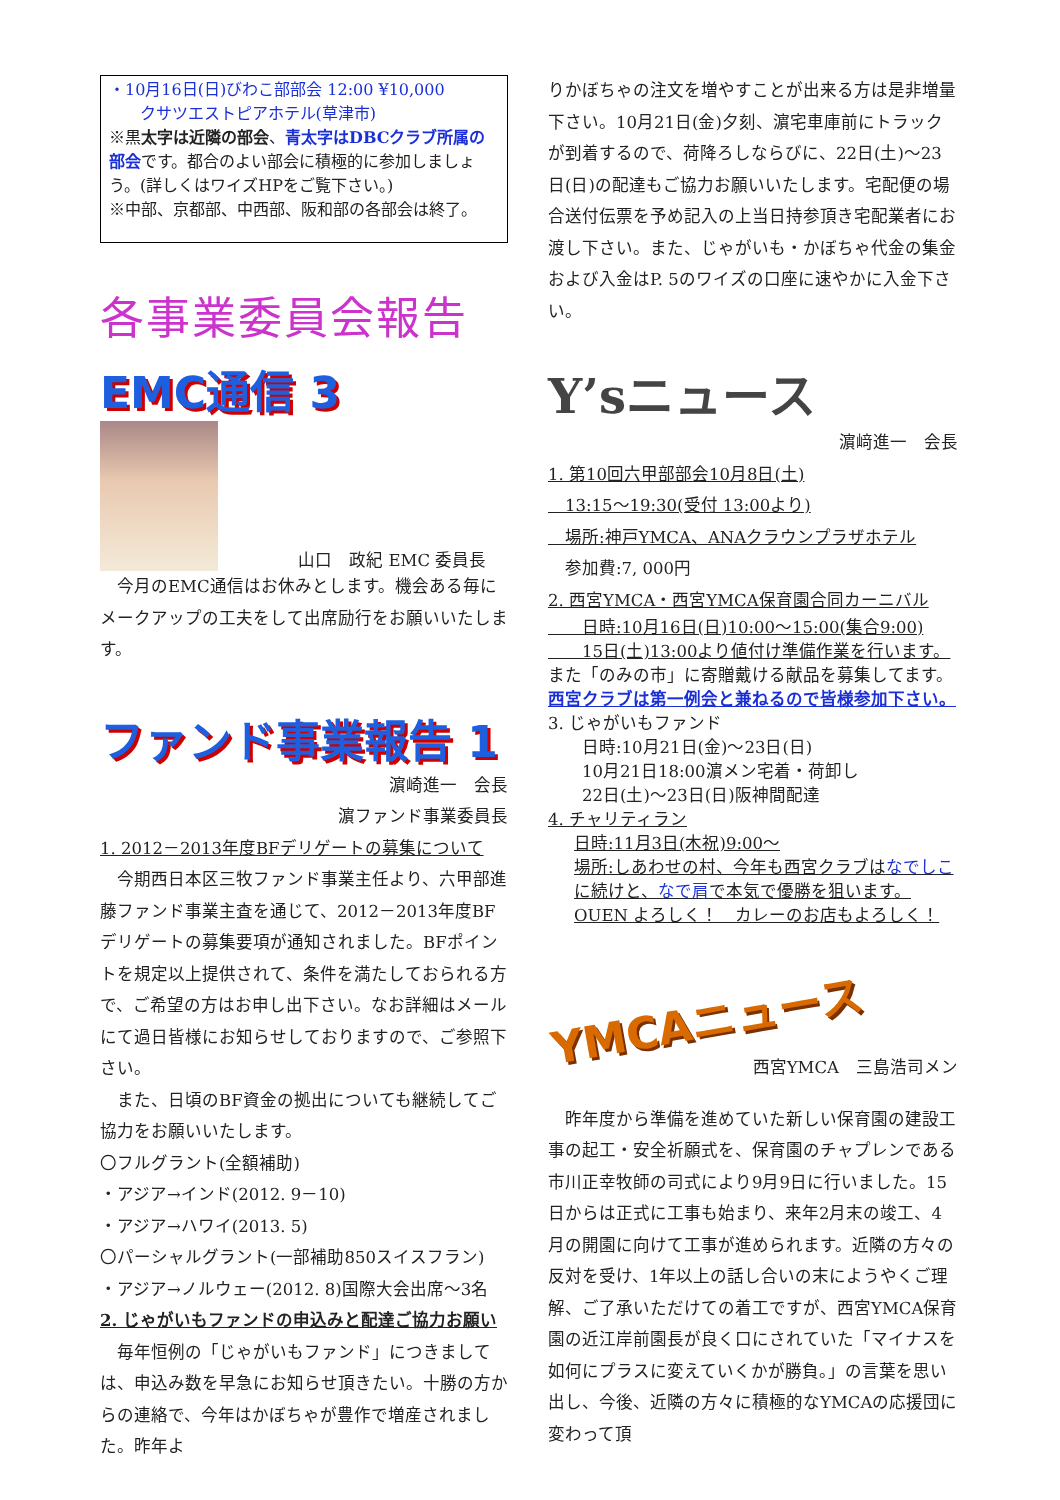・10月16日(日)びわこ部部会 12:00 ¥10,000
クサツエストピアホテル(草津市)
※黒太字は近隣の部会、青太字はDBCクラブ所属の部会です。都合のよい部会に積極的に参加しましょう。(詳しくはワイズHPをご覧下さい。)
※中部、京都部、中西部、阪和部の各部会は終了。
各事業委員会報告
EMC通信 3
山口　政紀 EMC 委員長
　今月のEMC通信はお休みとします。機会ある毎にメークアップの工夫をして出席励行をお願いいたします。
ファンド事業報告 1
濵崎進一　会長
濵ファンド事業委員長
1. 2012－2013年度BFデリゲートの募集について
　今期西日本区三牧ファンド事業主任より、六甲部進藤ファンド事業主査を通じて、2012－2013年度BFデリゲートの募集要項が通知されました。BFポイントを規定以上提供されて、条件を満たしておられる方で、ご希望の方はお申し出下さい。なお詳細はメールにて過日皆様にお知らせしておりますので、ご参照下さい。
　また、日頃のBF資金の拠出についても継続してご協力をお願いいたします。
〇フルグラント(全額補助)
・アジア→インド(2012. 9－10)
・アジア→ハワイ(2013. 5)
〇パーシャルグラント(一部補助850スイスフラン)
・アジア→ノルウェー(2012. 8)国際大会出席～3名
2. じゃがいもファンドの申込みと配達ご協力お願い
　毎年恒例の「じゃがいもファンド」につきましては、申込み数を早急にお知らせ頂きたい。十勝の方からの連絡で、今年はかぼちゃが豊作で増産されました。昨年よ
りかぼちゃの注文を増やすことが出来る方は是非増量下さい。10月21日(金)夕刻、濵宅車庫前にトラックが到着するので、荷降ろしならびに、22日(土)～23日(日)の配達もご協力お願いいたします。宅配便の場合送付伝票を予め記入の上当日持参頂き宅配業者にお渡し下さい。また、じゃがいも・かぼちゃ代金の集金および入金はP. 5のワイズの口座に速やかに入金下さい。
Y’sニュース
濵﨑進一　会長
1. 第10回六甲部部会10月8日(土)
　13:15～19:30(受付 13:00より)
　場所:神戸YMCA、ANAクラウンプラザホテル
　参加費:7, 000円
2. 西宮YMCA・西宮YMCA保育園合同カーニバル
　　日時:10月16日(日)10:00～15:00(集合9:00)
　　15日(土)13:00より値付け準備作業を行います。
また「のみの市」に寄贈戴ける献品を募集してます。
西宮クラブは第一例会と兼ねるので皆様参加下さい。
3. じゃがいもファンド
　　日時:10月21日(金)～23日(日)
　　10月21日18:00濵メン宅着・荷卸し
　　22日(土)～23日(日)阪神間配達
4. チャリティラン
日時:11月3日(木祝)9:00～
場所:しあわせの村、今年も西宮クラブはなでしこに続けと、なで肩で本気で優勝を狙います。OUEN よろしく！　カレーのお店もよろしく！
YMCAニュース
西宮YMCA　三島浩司メン
　昨年度から準備を進めていた新しい保育園の建設工事の起工・安全祈願式を、保育園のチャプレンである市川正幸牧師の司式により9月9日に行いました。15日からは正式に工事も始まり、来年2月末の竣工、4月の開園に向けて工事が進められます。近隣の方々の反対を受け、1年以上の話し合いの末にようやくご理解、ご了承いただけての着工ですが、西宮YMCA保育園の近江岸前園長が良く口にされていた「マイナスを如何にプラスに変えていくかが勝負。」の言葉を思い出し、今後、近隣の方々に積極的なYMCAの応援団に変わって頂